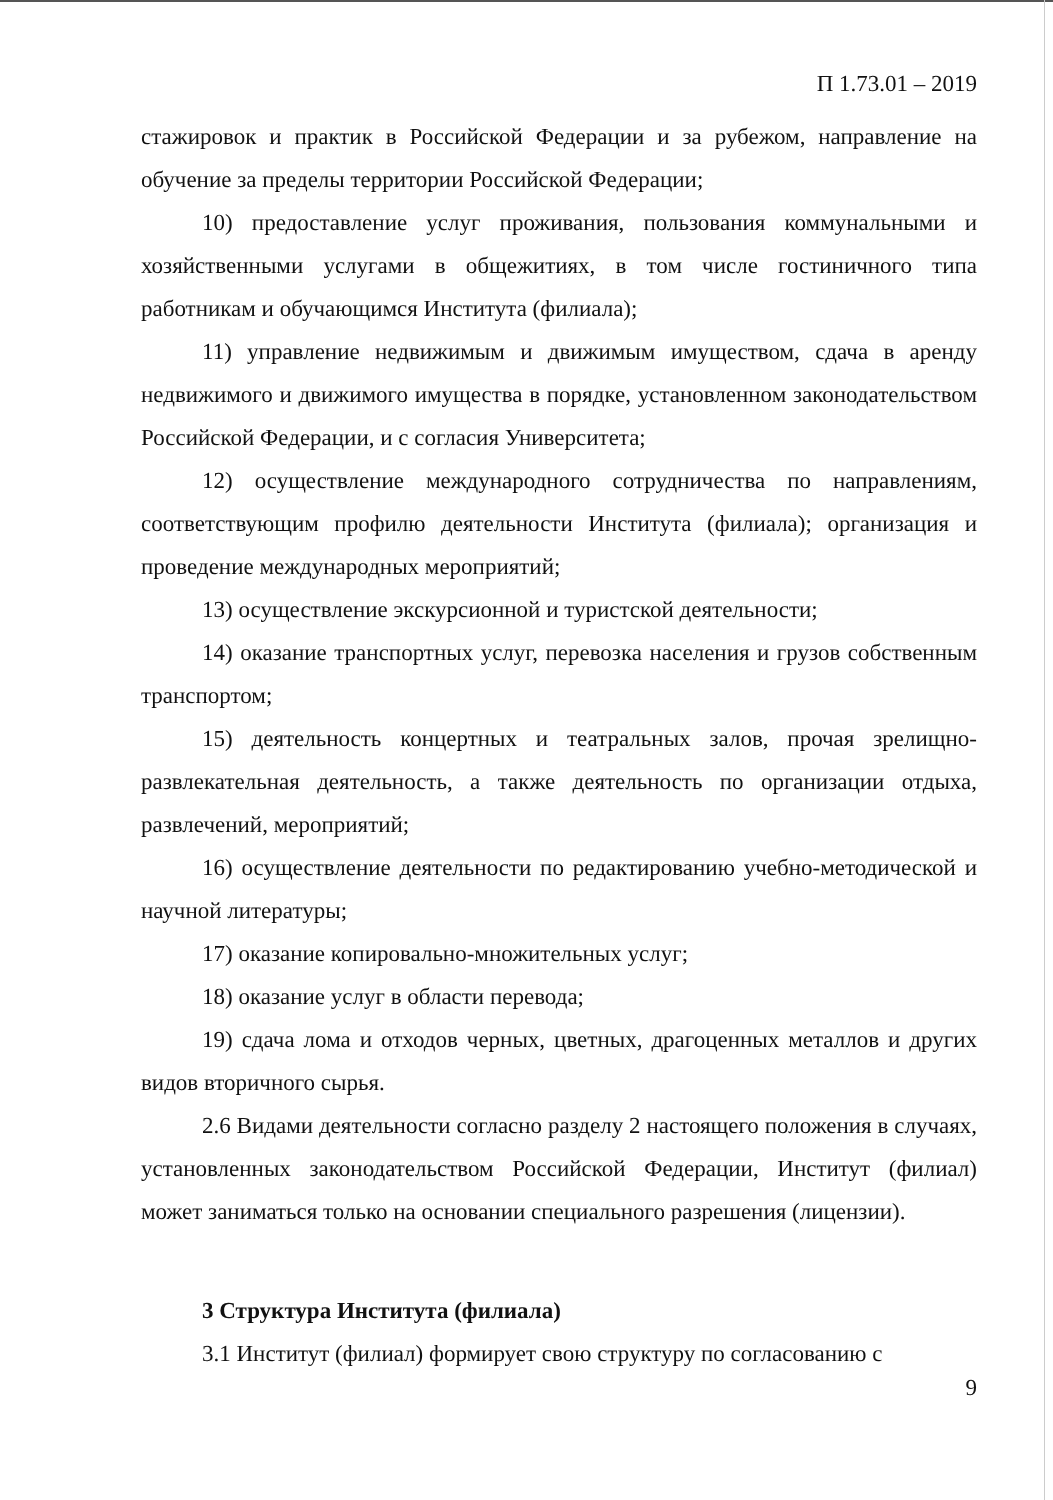П 1.73.01 – 2019
стажировок и практик в Российской Федерации и за рубежом, направление на обучение за пределы территории Российской Федерации;
10) предоставление услуг проживания, пользования коммунальными и хозяйственными услугами в общежитиях, в том числе гостиничного типа работникам и обучающимся Института (филиала);
11) управление недвижимым и движимым имуществом, сдача в аренду недвижимого и движимого имущества в порядке, установленном законодательством Российской Федерации, и с согласия Университета;
12) осуществление международного сотрудничества по направлениям, соответствующим профилю деятельности Института (филиала); организация и проведение международных мероприятий;
13) осуществление экскурсионной и туристской деятельности;
14) оказание транспортных услуг, перевозка населения и грузов собственным транспортом;
15) деятельность концертных и театральных залов, прочая зрелищно-развлекательная деятельность, а также деятельность по организации отдыха, развлечений, мероприятий;
16) осуществление деятельности по редактированию учебно-методической и научной литературы;
17) оказание копировально-множительных услуг;
18) оказание услуг в области перевода;
19) сдача лома и отходов черных, цветных, драгоценных металлов и других видов вторичного сырья.
2.6 Видами деятельности согласно разделу 2 настоящего положения в случаях, установленных законодательством Российской Федерации, Институт (филиал) может заниматься только на основании специального разрешения (лицензии).
3 Структура Института (филиала)
3.1 Институт (филиал) формирует свою структуру по согласованию с
9